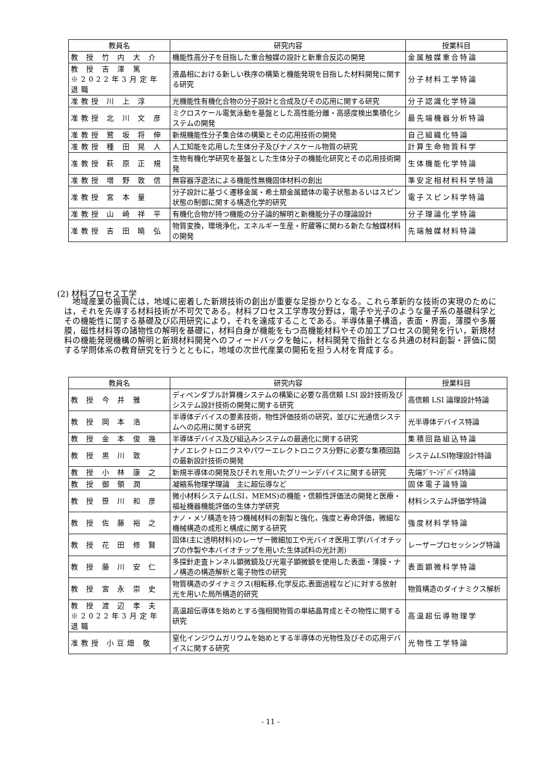| 教員名 | 研究内容 | 授業科目 |
| --- | --- | --- |
| 教 授 竹 内 大 介 | 機能性高分子を目指した重合触媒の設計と新重合反応の開発 | 金属触媒重合特論 |
| 教 授 吉 澤 篤 ※2022年3月定年退職 | 液晶相における新しい秩序の構築と機能発現を目指した材料開発に関する研究 | 分子材料工学特論 |
| 准教授 川 上 淳 | 光機能性有機化合物の分子設計と合成及びその応用に関する研究 | 分子認識化学特論 |
| 准教授 北 川 文 彦 | ミクロスケール電気泳動を基盤とした高性能分離・高感度検出集積化システムの開発 | 最先端機器分析特論 |
| 准教授 鷺 坂 将 伸 | 新規機能性分子集合体の構築とその応用技術の開発 | 自己組織化特論 |
| 准教授 種 田 晃 人 | 人工知能を応用した生体分子及びナノスケール物質の研究 | 計算生命物質科学 |
| 准教授 萩 原 正 規 | 生物有機化学研究を基盤とした生体分子の機能化研究とその応用技術開発 | 生体機能化学特論 |
| 准教授 増 野 敦 信 | 無容器浮遊法による機能性無機固体材料の創出 | 準安定相材料科学特論 |
| 准教授 宮 本 量 | 分子設計に基づく遷移金属・希土類金属錯体の電子状態あるいはスピン状態の制御に関する構造化学的研究 | 電子スピン科学特論 |
| 准教授 山 崎 祥 平 | 有機化合物が持つ機能の分子論的解明と新機能分子の理論設計 | 分子理論化学特論 |
| 准教授 吉 田 曉 弘 | 物質変換，環境浄化，エネルギー生産・貯蔵等に関わる新たな触媒材料の開発 | 先端触媒材料特論 |
(2) 材料プロセス工学
　地域産業の振興には，地域に密着した新規技術の創出が重要な足掛かりとなる。これら革新的な技術の実現のためには，それを先導する材料技術が不可欠である。材料プロセス工学専攻分野は，電子や光子のような量子系の基礎科学とその機能性に関する基礎及び応用研究により，それを達成することである。半導体量子構造，表面・界面，薄膜や多層膜，磁性材料等の諸物性の解明を基礎に，材料自身が機能をもつ高機能材料やその加工プロセスの開発を行い，新規材料の機能発現機構の解明と新規材料開発へのフィードバックを軸に，材料開発で指針となる共通の材料創製・評価に関する学問体系の教育研究を行うとともに，地域の次世代産業の開拓を担う人材を育成する。
| 教員名 | 研究内容 | 授業科目 |
| --- | --- | --- |
| 教 授 今 井 雅 | ディペンダブル計算機システムの構築に必要な高信頼 LSI 設計技術及びシステム設計技術の開発に関する研究 | 高信頼 LSI 論理設計特論 |
| 教 授 岡 本 浩 | 半導体デバイスの要素技術，物性評価技術の研究，並びに光通信システムへの応用に関する研究 | 光半導体デバイス特論 |
| 教 授 金 本 俊 幾 | 半導体デバイス及び組込みシステムの最適化に関する研究 | 集積回路組込特論 |
| 教 授 黒 川 敦 | ナノエレクトロニクスやパワーエレクトロニクス分野に必要な集積回路の最新設計技術の開発 | システムLSI物理設計特論 |
| 教 授 小 林 康 之 | 新規半導体の開発及びそれを用いたグリーンデバイスに関する研究 | 先端ｸﾞﾘｰﾝﾃﾞﾊﾞｲｽ特論 |
| 教 授 御 領 潤 | 凝縮系物理学理論 主に超伝導など | 固体電子論特論 |
| 教 授 笹 川 和 彦 | 微小材料システム(LSI，MEMS)の機能・信頼性評価法の開発と医療・福祉機器機能評価の生体力学研究 | 材料システム評価学特論 |
| 教 授 佐 藤 裕 之 | ナノ・メゾ構造を持つ機械材料の創製と強化，強度と寿命評価，微細な機械構造の成形と構成に関する研究 | 強度材料学特論 |
| 教 授 花 田 修 賢 | 固体(主に透明材料)のレーザー微細加工や光バイオ医用工学(バイオチップの作製や本バイオチップを用いた生体試料の光計測) | レーザープロセッシング特論 |
| 教 授 藤 川 安 仁 | 多探針走査トンネル顕微鏡及び光電子顕微鏡を使用した表面・薄膜・ナノ構造の構造解析と電子物性の研究 | 表面顕微科学特論 |
| 教 授 宮 永 崇 史 | 物質構造のダイナミクス(相転移,化学反応,表面過程など)に対する放射光を用いた局所構造的研究 | 物質構造のダイナミクス解析 |
| 教 授 渡 辺 孝 夫 ※2022年3月定年退職 | 高温超伝導体を始めとする強相関物質の単結晶育成とその物性に関する研究 | 高温超伝導物理学 |
| 准教授 小豆畑 敬 | 窒化インジウムガリウムを始めとする半導体の光物性及びその応用デバイスに関する研究 | 光物性工学特論 |
- 11 -